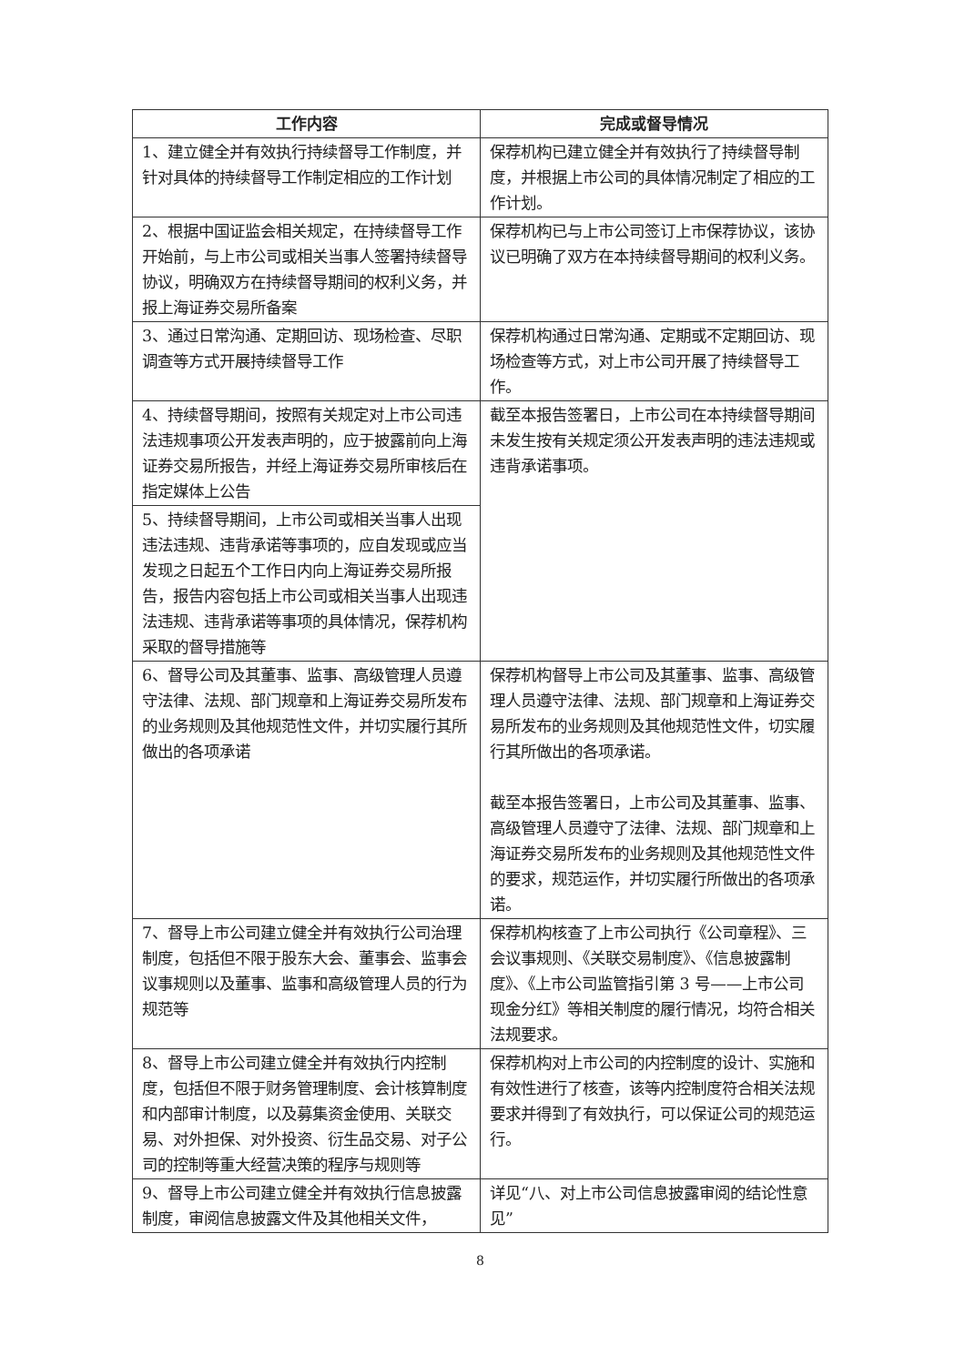| 工作内容 | 完成或督导情况 |
| --- | --- |
| 1、建立健全并有效执行持续督导工作制度，并针对具体的持续督导工作制定相应的工作计划 | 保荐机构已建立健全并有效执行了持续督导制度，并根据上市公司的具体情况制定了相应的工作计划。 |
| 2、根据中国证监会相关规定，在持续督导工作开始前，与上市公司或相关当事人签署持续督导协议，明确双方在持续督导期间的权利义务，并报上海证券交易所备案 | 保荐机构已与上市公司签订上市保荐协议，该协议已明确了双方在本持续督导期间的权利义务。 |
| 3、通过日常沟通、定期回访、现场检查、尽职调查等方式开展持续督导工作 | 保荐机构通过日常沟通、定期或不定期回访、现场检查等方式，对上市公司开展了持续督导工作。 |
| 4、持续督导期间，按照有关规定对上市公司违法违规事项公开发表声明的，应于披露前向上海证券交易所报告，并经上海证券交易所审核后在指定媒体上公告 | 截至本报告签署日，上市公司在本持续督导期间未发生按有关规定须公开发表声明的违法违规或违背承诺事项。 |
| 5、持续督导期间，上市公司或相关当事人出现违法违规、违背承诺等事项的，应自发现或应当发现之日起五个工作日内向上海证券交易所报告，报告内容包括上市公司或相关当事人出现违法违规、违背承诺等事项的具体情况，保荐机构采取的督导措施等 | |
| 6、督导公司及其董事、监事、高级管理人员遵守法律、法规、部门规章和上海证券交易所发布的业务规则及其他规范性文件，并切实履行其所做出的各项承诺 | 保荐机构督导上市公司及其董事、监事、高级管理人员遵守法律、法规、部门规章和上海证券交易所发布的业务规则及其他规范性文件，切实履行其所做出的各项承诺。 截至本报告签署日，上市公司及其董事、监事、高级管理人员遵守了法律、法规、部门规章和上海证券交易所发布的业务规则及其他规范性文件的要求，规范运作，并切实履行所做出的各项承诺。 |
| 7、督导上市公司建立健全并有效执行公司治理制度，包括但不限于股东大会、董事会、监事会议事规则以及董事、监事和高级管理人员的行为规范等 | 保荐机构核查了上市公司执行《公司章程》、三会议事规则、《关联交易制度》、《信息披露制度》、《上市公司监管指引第 3 号——上市公司现金分红》等相关制度的履行情况，均符合相关法规要求。 |
| 8、督导上市公司建立健全并有效执行内控制度，包括但不限于财务管理制度、会计核算制度和内部审计制度，以及募集资金使用、关联交易、对外担保、对外投资、衍生品交易、对子公司的控制等重大经营决策的程序与规则等 | 保荐机构对上市公司的内控制度的设计、实施和有效性进行了核查，该等内控制度符合相关法规要求并得到了有效执行，可以保证公司的规范运行。 |
| 9、督导上市公司建立健全并有效执行信息披露制度，审阅信息披露文件及其他相关文件， | 详见“八、对上市公司信息披露审阅的结论性意见” |
8